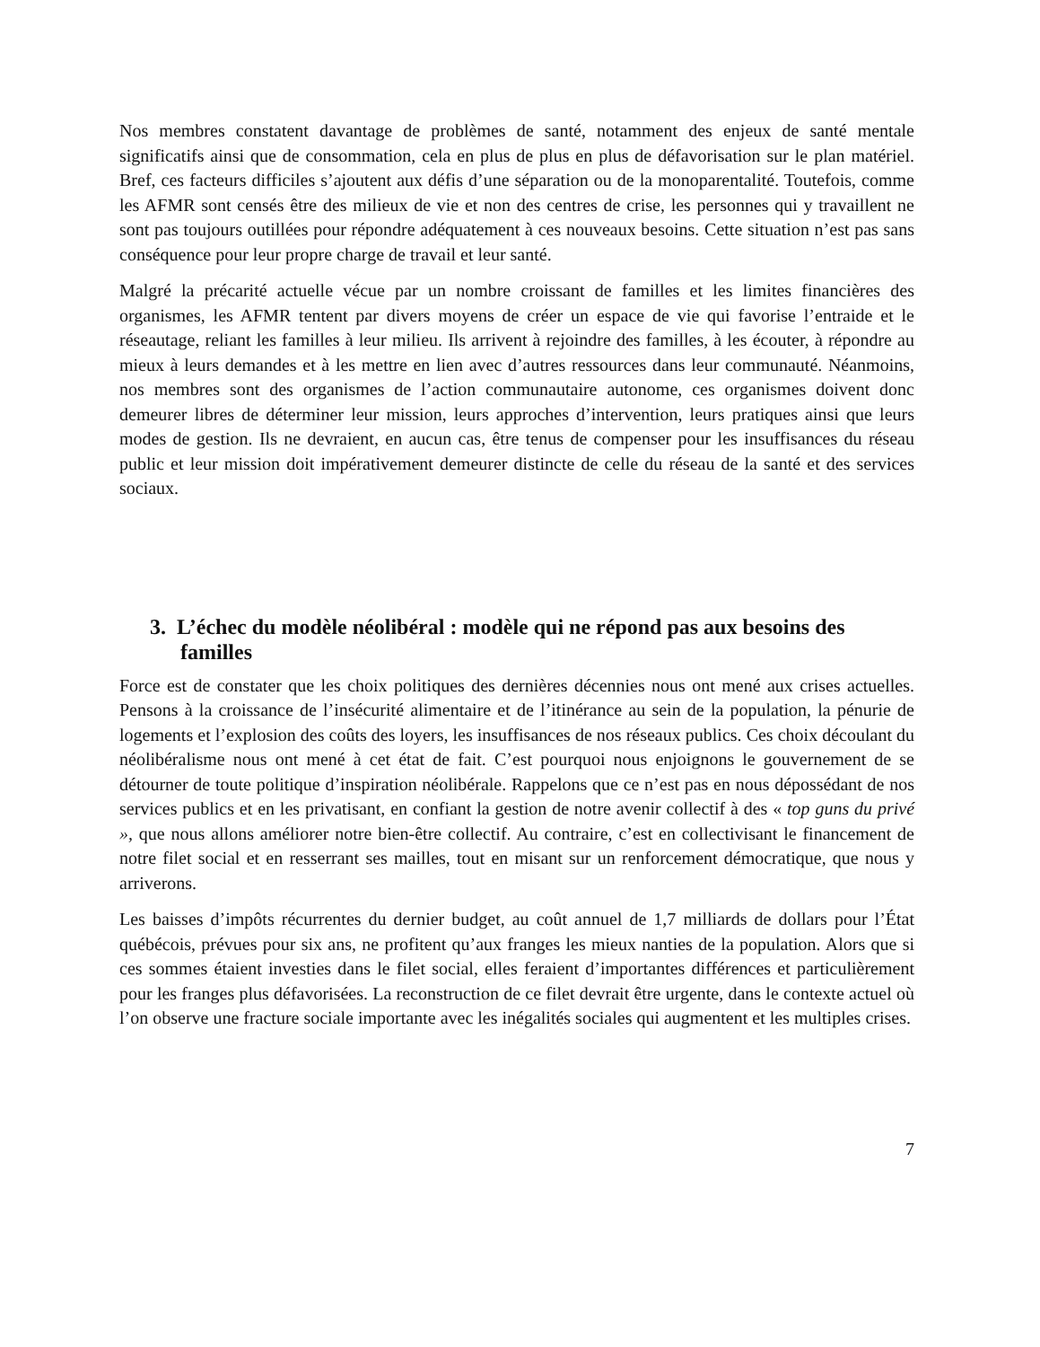Nos membres constatent davantage de problèmes de santé, notamment des enjeux de santé mentale significatifs ainsi que de consommation, cela en plus de plus en plus de défavorisation sur le plan matériel. Bref, ces facteurs difficiles s’ajoutent aux défis d’une séparation ou de la monoparentalité. Toutefois, comme les AFMR sont censés être des milieux de vie et non des centres de crise, les personnes qui y travaillent ne sont pas toujours outillées pour répondre adéquatement à ces nouveaux besoins. Cette situation n’est pas sans conséquence pour leur propre charge de travail et leur santé.
Malgré la précarité actuelle vécue par un nombre croissant de familles et les limites financières des organismes, les AFMR tentent par divers moyens de créer un espace de vie qui favorise l’entraide et le réseautage, reliant les familles à leur milieu. Ils arrivent à rejoindre des familles, à les écouter, à répondre au mieux à leurs demandes et à les mettre en lien avec d’autres ressources dans leur communauté. Néanmoins, nos membres sont des organismes de l’action communautaire autonome, ces organismes doivent donc demeurer libres de déterminer leur mission, leurs approches d’intervention, leurs pratiques ainsi que leurs modes de gestion. Ils ne devraient, en aucun cas, être tenus de compenser pour les insuffisances du réseau public et leur mission doit impérativement demeurer distincte de celle du réseau de la santé et des services sociaux.
3. L’échec du modèle néolibéral : modèle qui ne répond pas aux besoins des familles
Force est de constater que les choix politiques des dernières décennies nous ont mené aux crises actuelles. Pensons à la croissance de l’insécurité alimentaire et de l’itinérance au sein de la population, la pénurie de logements et l’explosion des coûts des loyers, les insuffisances de nos réseaux publics. Ces choix découlant du néolibéralisme nous ont mené à cet état de fait. C’est pourquoi nous enjoignons le gouvernement de se détourner de toute politique d’inspiration néolibérale. Rappelons que ce n’est pas en nous dépossédant de nos services publics et en les privatisant, en confiant la gestion de notre avenir collectif à des « top guns du privé », que nous allons améliorer notre bien-être collectif. Au contraire, c’est en collectivisant le financement de notre filet social et en resserrant ses mailles, tout en misant sur un renforcement démocratique, que nous y arriverons.
Les baisses d’impôts récurrentes du dernier budget, au coût annuel de 1,7 milliards de dollars pour l’État québécois, prévues pour six ans, ne profitent qu’aux franges les mieux nanties de la population. Alors que si ces sommes étaient investies dans le filet social, elles feraient d’importantes différences et particulièrement pour les franges plus défavorisées. La reconstruction de ce filet devrait être urgente, dans le contexte actuel où l’on observe une fracture sociale importante avec les inégalités sociales qui augmentent et les multiples crises.
7